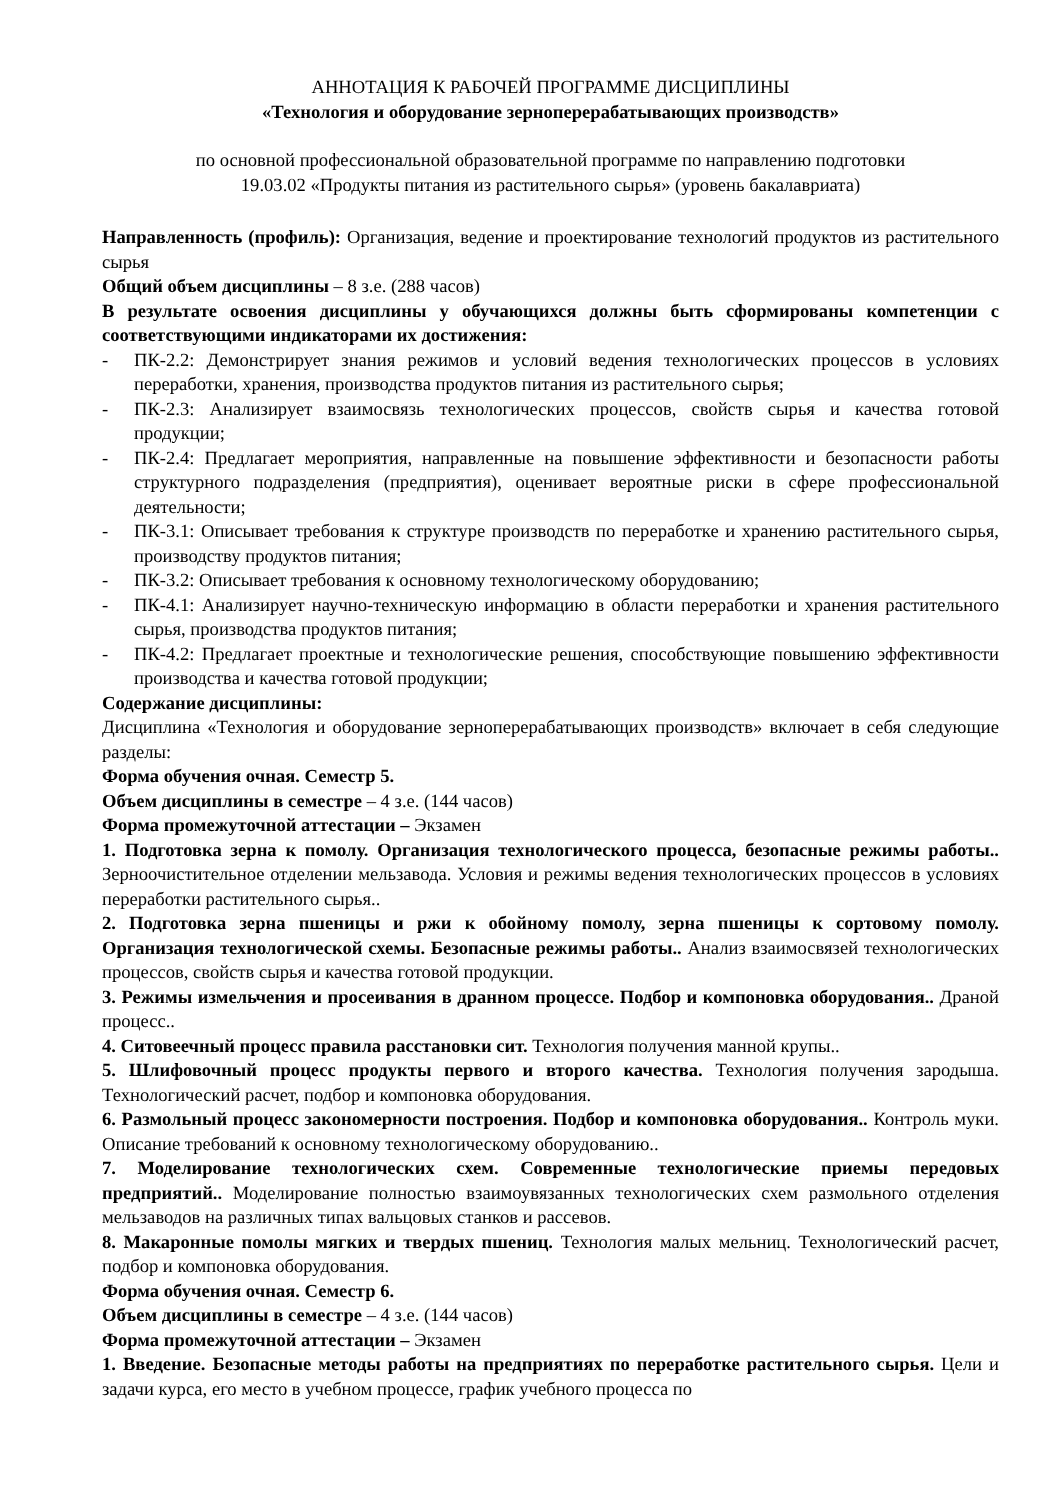АННОТАЦИЯ К РАБОЧЕЙ ПРОГРАММЕ ДИСЦИПЛИНЫ
«Технология и оборудование зерноперерабатывающих производств»
по основной профессиональной образовательной программе по направлению подготовки
19.03.02 «Продукты питания из растительного сырья» (уровень бакалавриата)
Направленность (профиль): Организация, ведение и проектирование технологий продуктов из растительного сырья
Общий объем дисциплины – 8 з.е. (288 часов)
В результате освоения дисциплины у обучающихся должны быть сформированы компетенции с соответствующими индикаторами их достижения:
- ПК-2.2: Демонстрирует знания режимов и условий ведения технологических процессов в условиях переработки, хранения, производства продуктов питания из растительного сырья;
- ПК-2.3: Анализирует взаимосвязь технологических процессов, свойств сырья и качества готовой продукции;
- ПК-2.4: Предлагает мероприятия, направленные на повышение эффективности и безопасности работы структурного подразделения (предприятия), оценивает вероятные риски в сфере профессиональной деятельности;
- ПК-3.1: Описывает требования к структуре производств по переработке и хранению растительного сырья, производству продуктов питания;
- ПК-3.2: Описывает требования к основному технологическому оборудованию;
- ПК-4.1: Анализирует научно-техническую информацию в области переработки и хранения растительного сырья, производства продуктов питания;
- ПК-4.2: Предлагает проектные и технологические решения, способствующие повышению эффективности производства и качества готовой продукции;
Содержание дисциплины:
Дисциплина «Технология и оборудование зерноперерабатывающих производств» включает в себя следующие разделы:
Форма обучения очная. Семестр 5.
Объем дисциплины в семестре – 4 з.е. (144 часов)
Форма промежуточной аттестации – Экзамен
1. Подготовка зерна к помолу. Организация технологического процесса, безопасные режимы работы.. Зерноочистительное отделении мельзавода. Условия и режимы ведения технологических процессов в условиях переработки растительного сырья..
2. Подготовка зерна пшеницы и ржи к обойному помолу, зерна пшеницы к сортовому помолу. Организация технологической схемы. Безопасные режимы работы.. Анализ взаимосвязей технологических процессов, свойств сырья и качества готовой продукции.
3. Режимы измельчения и просеивания в дранном процессе. Подбор и компоновка оборудования.. Драной процесс..
4. Ситовеечный процесс правила расстановки сит. Технология получения манной крупы..
5. Шлифовочный процесс продукты первого и второго качества. Технология получения зародыша. Технологический расчет, подбор и компоновка оборудования.
6. Размольный процесс закономерности построения. Подбор и компоновка оборудования.. Контроль муки. Описание требований к основному технологическому оборудованию..
7. Моделирование технологических схем. Современные технологические приемы передовых предприятий.. Моделирование полностью взаимоувязанных технологических схем размольного отделения мельзаводов на различных типах вальцовых станков и рассевов.
8. Макаронные помолы мягких и твердых пшениц. Технология малых мельниц. Технологический расчет, подбор и компоновка оборудования.
Форма обучения очная. Семестр 6.
Объем дисциплины в семестре – 4 з.е. (144 часов)
Форма промежуточной аттестации – Экзамен
1. Введение. Безопасные методы работы на предприятиях по переработке растительного сырья. Цели и задачи курса, его место в учебном процессе, график учебного процесса по